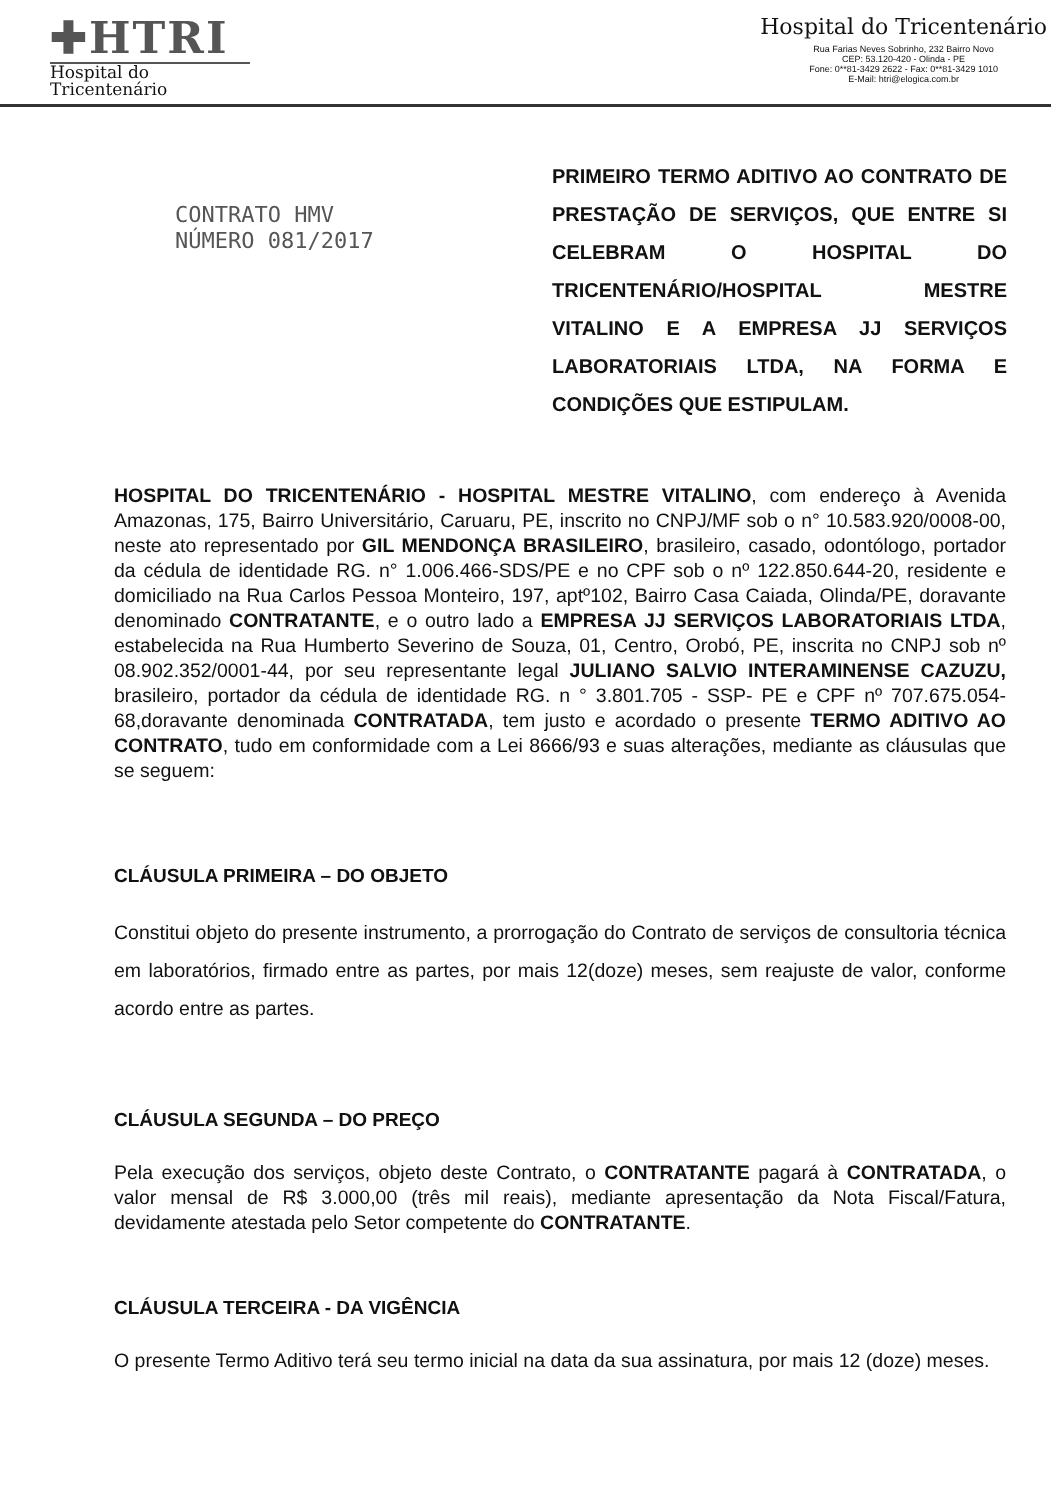✚HTRI
Hospital do
Tricentenário
Hospital do Tricentenário
Rua Farias Neves Sobrinho, 232 Bairro Novo
CEP: 53.120-420 - Olinda - PE
Fone: 0**81-3429 2622 - Fax: 0**81-3429 1010
E-Mail: htri@elogica.com.br
CONTRATO HMV
NÚMERO 081/2017
PRIMEIRO TERMO ADITIVO AO CONTRATO DE PRESTAÇÃO DE SERVIÇOS, QUE ENTRE SI CELEBRAM O HOSPITAL DO TRICENTENÁRIO/HOSPITAL MESTRE VITALINO E A EMPRESA JJ SERVIÇOS LABORATORIAIS LTDA, NA FORMA E CONDIÇÕES QUE ESTIPULAM.
HOSPITAL DO TRICENTENÁRIO - HOSPITAL MESTRE VITALINO, com endereço à Avenida Amazonas, 175, Bairro Universitário, Caruaru, PE, inscrito no CNPJ/MF sob o n° 10.583.920/0008-00, neste ato representado por GIL MENDONÇA BRASILEIRO, brasileiro, casado, odontólogo, portador da cédula de identidade RG. n° 1.006.466-SDS/PE e no CPF sob o nº 122.850.644-20, residente e domiciliado na Rua Carlos Pessoa Monteiro, 197, aptº102, Bairro Casa Caiada, Olinda/PE, doravante denominado CONTRATANTE, e o outro lado a EMPRESA JJ SERVIÇOS LABORATORIAIS LTDA, estabelecida na Rua Humberto Severino de Souza, 01, Centro, Orobó, PE, inscrita no CNPJ sob nº 08.902.352/0001-44, por seu representante legal JULIANO SALVIO INTERAMINENSE CAZUZU, brasileiro, portador da cédula de identidade RG. n ° 3.801.705 - SSP- PE e CPF nº 707.675.054-68,doravante denominada CONTRATADA, tem justo e acordado o presente TERMO ADITIVO AO CONTRATO, tudo em conformidade com a Lei 8666/93 e suas alterações, mediante as cláusulas que se seguem:
CLÁUSULA PRIMEIRA – DO OBJETO
Constitui objeto do presente instrumento, a prorrogação do Contrato de serviços de consultoria técnica em laboratórios, firmado entre as partes, por mais 12(doze) meses, sem reajuste de valor, conforme acordo entre as partes.
CLÁUSULA SEGUNDA – DO PREÇO
Pela execução dos serviços, objeto deste Contrato, o CONTRATANTE pagará à CONTRATADA, o valor mensal de R$ 3.000,00 (três mil reais), mediante apresentação da Nota Fiscal/Fatura, devidamente atestada pelo Setor competente do CONTRATANTE.
CLÁUSULA TERCEIRA - DA VIGÊNCIA
O presente Termo Aditivo terá seu termo inicial na data da sua assinatura, por mais 12 (doze) meses.